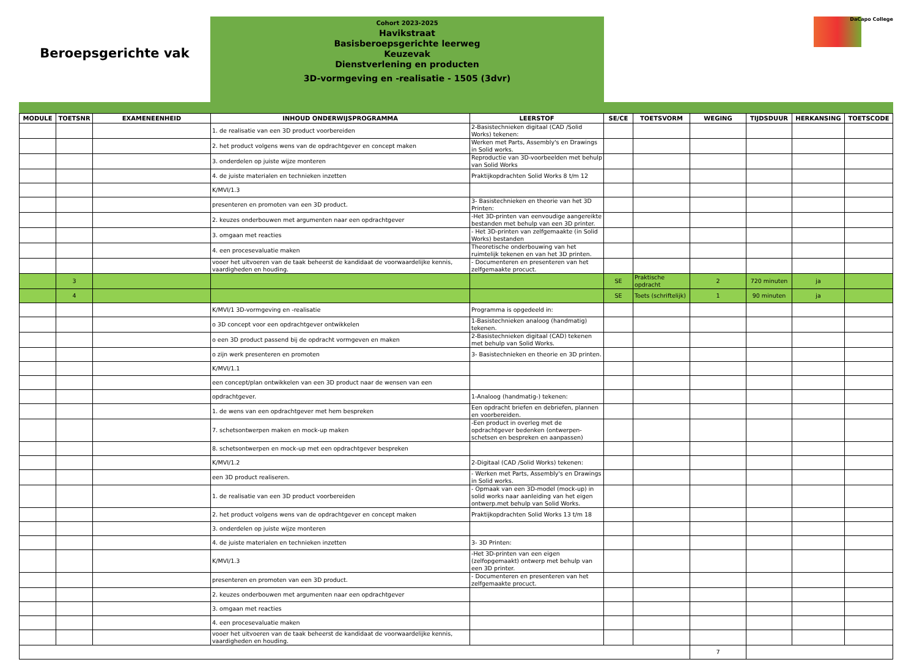Beroepsgerichte vak
Cohort 2023-2025
Havikstraat
Basisberoepsgerichte leerweg
Keuzevak
Dienstverlening en producten
3D-vormgeving en -realisatie - 1505 (3dvr)
DaCapo College
| MODULE | TOETSNR | EXAMENEENHEID | INHOUD ONDERWIJSPROGRAMMA | LEERSTOF | SE/CE | TOETSVORM | WEGING | TIJDSDUUR | HERKANSING | TOETSCODE |
| --- | --- | --- | --- | --- | --- | --- | --- | --- | --- | --- |
| | | | 1. de realisatie van een 3D product voorbereiden | 2-Basistechnieken digitaal (CAD /Solid Works) tekenen: | | | | | | |
| | | | 2. het product volgens wens van de opdrachtgever en concept maken | Werken met Parts, Assembly's en Drawings in Solid works. | | | | | | |
| | | | 3. onderdelen op juiste wijze monteren | Reproductie van 3D-voorbeelden met behulp van Solid Works | | | | | | |
| | | | 4. de juiste materialen en technieken inzetten | Praktijkopdrachten Solid Works 8 t/m 12 | | | | | | |
| | | | K/MVI/1.3 | | | | | | | |
| | | | presenteren en promoten van een 3D product. | 3- Basistechnieken en theorie van het 3D Printen: | | | | | | |
| | | | 2. keuzes onderbouwen met argumenten naar een opdrachtgever | -Het 3D-printen van eenvoudige aangereikte bestanden met behulp van een 3D printer. | | | | | | |
| | | | 3. omgaan met reacties | - Het 3D-printen van zelfgemaakte (in Solid Works) bestanden | | | | | | |
| | | | 4. een procesevaluatie maken | Theoretische onderbouwing van het ruimtelijk tekenen en van het 3D printen. | | | | | | |
| | | | vooer het uitvoeren van de taak beheerst de kandidaat de voorwaardelijke kennis, vaardigheden en houding. | - Documenteren en presenteren van het zelfgemaakte procuct. | | | | | | |
| | 3 | | | | SE | Praktische opdracht | 2 | 720 minuten | ja | |
| | 4 | | | | SE | Toets (schriftelijk) | 1 | 90 minuten | ja | |
| | | | K/MVI/1 3D-vormgeving en -realisatie | Programma is opgedeeld in: | | | | | | |
| | | | o 3D concept voor een opdrachtgever ontwikkelen | 1-Basistechnieken analoog (handmatig) tekenen. | | | | | | |
| | | | o een 3D product passend bij de opdracht vormgeven en maken | 2-Basistechnieken digitaal (CAD) tekenen met behulp van Solid Works. | | | | | | |
| | | | o zijn werk presenteren en promoten | 3- Basistechnieken en theorie en 3D printen. | | | | | | |
| | | | K/MVI/1.1 | | | | | | | |
| | | | een concept/plan ontwikkelen van een 3D product naar de wensen van een | | | | | | | |
| | | | opdrachtgever. | 1-Analoog (handmatig-) tekenen: | | | | | | |
| | | | 1. de wens van een opdrachtgever met hem bespreken | Een opdracht briefen en debriefen, plannen en voorbereiden. | | | | | | |
| | | | 7. schetsontwerpen maken en mock-up maken | -Een product in overleg met de opdrachtgever bedenken (ontwerpen-schetsen en bespreken en aanpassen) | | | | | | |
| | | | 8. schetsontwerpen en mock-up met een opdrachtgever bespreken | | | | | | | |
| | | | K/MVI/1.2 | 2-Digitaal (CAD /Solid Works) tekenen: | | | | | | |
| | | | een 3D product realiseren. | - Werken met Parts, Assembly's en Drawings in Solid works. | | | | | | |
| | | | 1. de realisatie van een 3D product voorbereiden | - Opmaak van een 3D-model (mock-up) in solid works naar aanleiding van het eigen ontwerp.met behulp van Solid Works. | | | | | | |
| | | | 2. het product volgens wens van de opdrachtgever en concept maken | Praktijkopdrachten Solid Works 13 t/m 18 | | | | | | |
| | | | 3. onderdelen op juiste wijze monteren | | | | | | | |
| | | | 4. de juiste materialen en technieken inzetten | 3- 3D Printen: | | | | | | |
| | | | K/MVI/1.3 | -Het 3D-printen van een eigen (zelfopgemaakt) ontwerp met behulp van een 3D printer. | | | | | | |
| | | | presenteren en promoten van een 3D product. | - Documenteren en presenteren van het zelfgemaakte procuct. | | | | | | |
| | | | 2. keuzes onderbouwen met argumenten naar een opdrachtgever | | | | | | | |
| | | | 3. omgaan met reacties | | | | | | | |
| | | | 4. een procesevaluatie maken | | | | | | | |
| | | | vooer het uitvoeren van de taak beheerst de kandidaat de voorwaardelijke kennis, vaardigheden en houding. | | | | | | | |
| | | | | | | | 7 | | | |